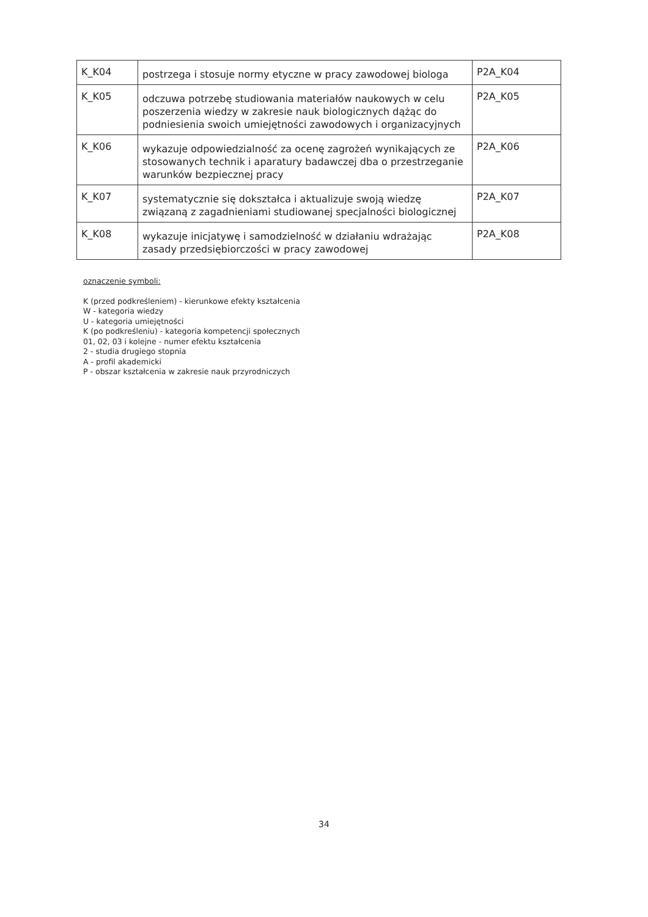| K_K04 | postrzega i stosuje normy etyczne w pracy zawodowej biologa | P2A_K04 |
| K_K05 | odczuwa potrzebę studiowania materiałów naukowych w celu poszerzenia wiedzy w zakresie nauk biologicznych dążąc do podniesienia swoich umiejętności zawodowych i organizacyjnych | P2A_K05 |
| K_K06 | wykazuje odpowiedzialność za ocenę zagrożeń wynikających ze stosowanych technik i aparatury badawczej dba o przestrzeganie warunków bezpiecznej pracy | P2A_K06 |
| K_K07 | systematycznie się dokształca i aktualizuje swoją wiedzę związaną z zagadnieniami studiowanej specjalności biologicznej | P2A_K07 |
| K_K08 | wykazuje inicjatywę i samodzielność w działaniu wdrażając zasady przedsiębiorczości w pracy zawodowej | P2A_K08 |
oznaczenie symboli:
K (przed podkreśleniem) - kierunkowe efekty kształcenia
W - kategoria wiedzy
U - kategoria umiejętności
K (po podkreśleniu) - kategoria kompetencji społecznych
01, 02, 03 i kolejne - numer efektu kształcenia
2 - studia drugiego stopnia
A - profil akademicki
P - obszar kształcenia w zakresie nauk przyrodniczych
34